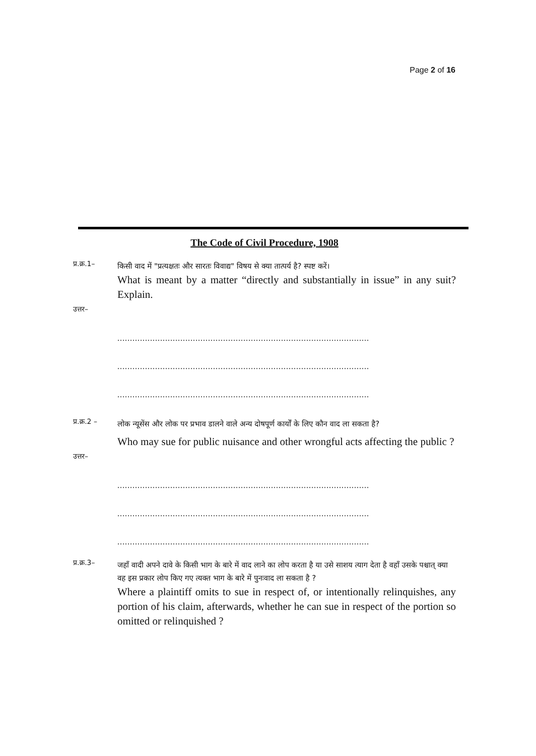Page 2 of 16
The Code of Civil Procedure, 1908
प्र.क्र.1–
किसी वाद में "प्रत्यक्षतः और सारतः विवाद्य" विषय से क्या तात्पर्य है? स्पष्ट करें।
What is meant by a matter “directly and substantially in issue” in any suit? Explain.
उत्तर–
....................................................................................................
....................................................................................................
....................................................................................................
प्र.क्र.2 –
लोक न्यूसेंस और लोक पर प्रभाव डालने वाले अन्य दोषपूर्ण कार्यों के लिए कौन वाद ला सकता है?
Who may sue for public nuisance and other wrongful acts affecting the public ?
उत्तर–
....................................................................................................
....................................................................................................
....................................................................................................
प्र.क्र.3–
जहाँ वादी अपने दावे के किसी भाग के बारे में वाद लाने का लोप करता है या उसे साशय त्याग देता है वहाँ उसके पश्चात् क्या वह इस प्रकार लोप किए गए त्यक्त भाग के बारे में पुनःवाद ला सकता है ?
Where a plaintiff omits to sue in respect of, or intentionally relinquishes, any portion of his claim, afterwards, whether he can sue in respect of the portion so omitted or relinquished ?